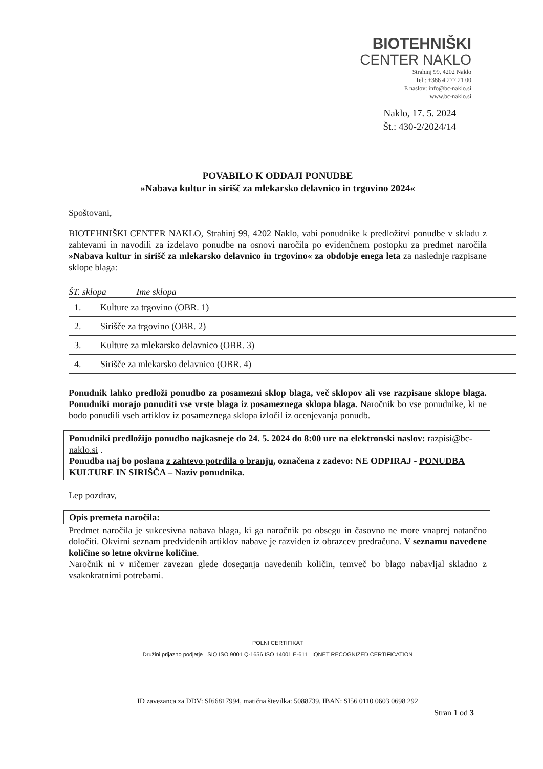BIOTEHNIŠKI
CENTER NAKLO
Strahinj 99, 4202 Naklo
Tel.: +386 4 277 21 00
E naslov: info@bc-naklo.si
www.bc-naklo.si
Naklo, 17. 5. 2024
Št.: 430-2/2024/14
POVABILO K ODDAJI PONUDBE
»Nabava kultur in sirišč za mlekarsko delavnico in trgovino 2024«
Spoštovani,
BIOTEHNIŠKI CENTER NAKLO, Strahinj 99, 4202 Naklo, vabi ponudnike k predložitvi ponudbe v skladu z zahtevami in navodili za izdelavo ponudbe na osnovi naročila po evidenčnem postopku za predmet naročila »Nabava kultur in sirišč za mlekarsko delavnico in trgovino« za obdobje enega leta za naslednje razpisane sklope blaga:
ŠT. sklopa Ime sklopa
| 1. | Kulture za trgovino (OBR. 1) |
| 2. | Sirišče za trgovino (OBR. 2) |
| 3. | Kulture za mlekarsko delavnico (OBR. 3) |
| 4. | Sirišče za mlekarsko delavnico (OBR. 4) |
Ponudnik lahko predloži ponudbo za posamezni sklop blaga, več sklopov ali vse razpisane sklope blaga. Ponudniki morajo ponuditi vse vrste blaga iz posameznega sklopa blaga. Naročnik bo vse ponudnike, ki ne bodo ponudili vseh artiklov iz posameznega sklopa izločil iz ocenjevanja ponudb.
Ponudniki predložijo ponudbo najkasneje do 24. 5. 2024 do 8:00 ure na elektronski naslov: razpisi@bc-naklo.si .
Ponudba naj bo poslana z zahtevo potrdila o branju, označena z zadevo: NE ODPIRAJ - PONUDBA KULTURE IN SIRIŠČA – Naziv ponudnika.
Lep pozdrav,
Opis premeta naročila:
Predmet naročila je sukcesivna nabava blaga, ki ga naročnik po obsegu in časovno ne more vnaprej natančno določiti. Okvirni seznam predvidenih artiklov nabave je razviden iz obrazcev predračuna. V seznamu navedene količine so letne okvirne količine.
Naročnik ni v ničemer zavezan glede doseganja navedenih količin, temveč bo blago nabavljal skladno z vsakokratnimi potrebami.
POLNI CERTIFIKAT
Družini prijazno podjetje SIQ ISO 9001 Q-1656 ISO 14001 E-611 IQNET RECOGNIZED CERTIFICATION
ID zavezanca za DDV: SI66817994, matična številka: 5088739, IBAN: SI56 0110 0603 0698 292
Stran 1 od 3